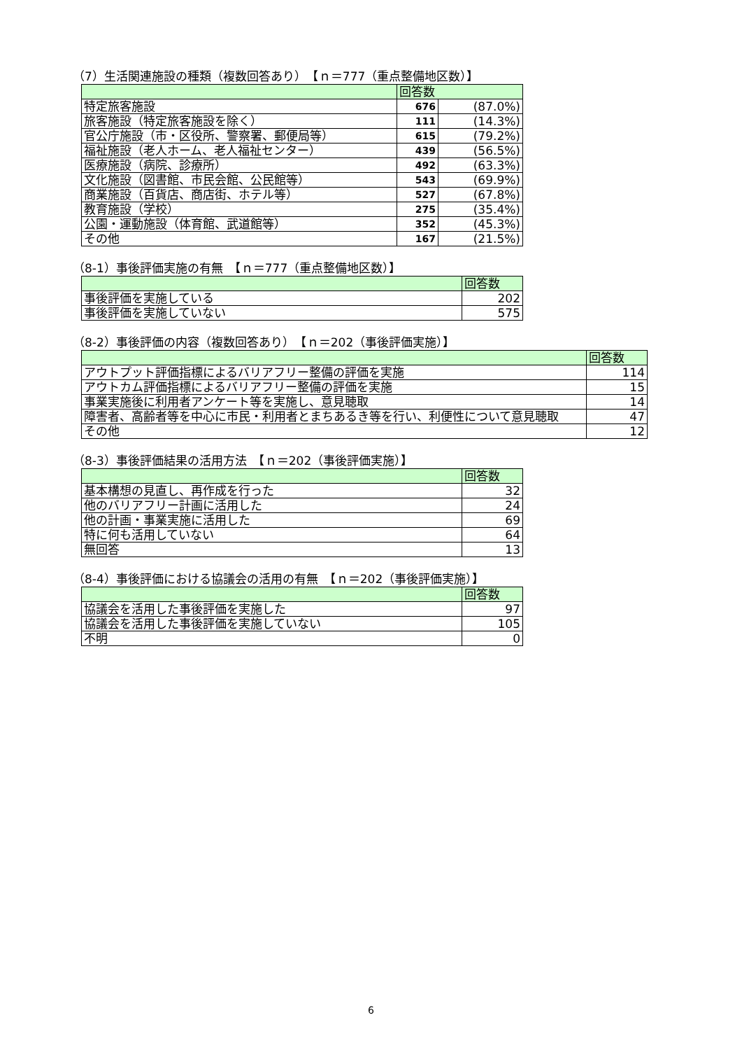（7）生活関連施設の種類（複数回答あり）　【ｎ＝777（重点整備地区数）】
| | 回答数 | |
| --- | --- | --- |
| 特定旅客施設 | 676 | (87.0%) |
| 旅客施設（特定旅客施設を除く） | 111 | (14.3%) |
| 官公庁施設（市・区役所、警察署、郵便局等） | 615 | (79.2%) |
| 福祉施設（老人ホーム、老人福祉センター） | 439 | (56.5%) |
| 医療施設（病院、診療所） | 492 | (63.3%) |
| 文化施設（図書館、市民会館、公民館等） | 543 | (69.9%) |
| 商業施設（百貨店、商店街、ホテル等） | 527 | (67.8%) |
| 教育施設（学校） | 275 | (35.4%) |
| 公園・運動施設（体育館、武道館等） | 352 | (45.3%) |
| その他 | 167 | (21.5%) |
（8-1）事後評価実施の有無　【ｎ＝777（重点整備地区数）】
| | 回答数 |
| --- | --- |
| 事後評価を実施している | 202 |
| 事後評価を実施していない | 575 |
（8-2）事後評価の内容（複数回答あり）　【ｎ＝202（事後評価実施）】
| | 回答数 |
| --- | --- |
| アウトプット評価指標によるバリアフリー整備の評価を実施 | 114 |
| アウトカム評価指標によるバリアフリー整備の評価を実施 | 15 |
| 事業実施後に利用者アンケート等を実施し、意見聴取 | 14 |
| 障害者、高齢者等を中心に市民・利用者とまちあるき等を行い、利便性について意見聴取 | 47 |
| その他 | 12 |
（8-3）事後評価結果の活用方法　【ｎ＝202（事後評価実施）】
| | 回答数 |
| --- | --- |
| 基本構想の見直し、再作成を行った | 32 |
| 他のバリアフリー計画に活用した | 24 |
| 他の計画・事業実施に活用した | 69 |
| 特に何も活用していない | 64 |
| 無回答 | 13 |
（8-4）事後評価における協議会の活用の有無　【ｎ＝202（事後評価実施）】
| | 回答数 |
| --- | --- |
| 協議会を活用した事後評価を実施した | 97 |
| 協議会を活用した事後評価を実施していない | 105 |
| 不明 | 0 |
6